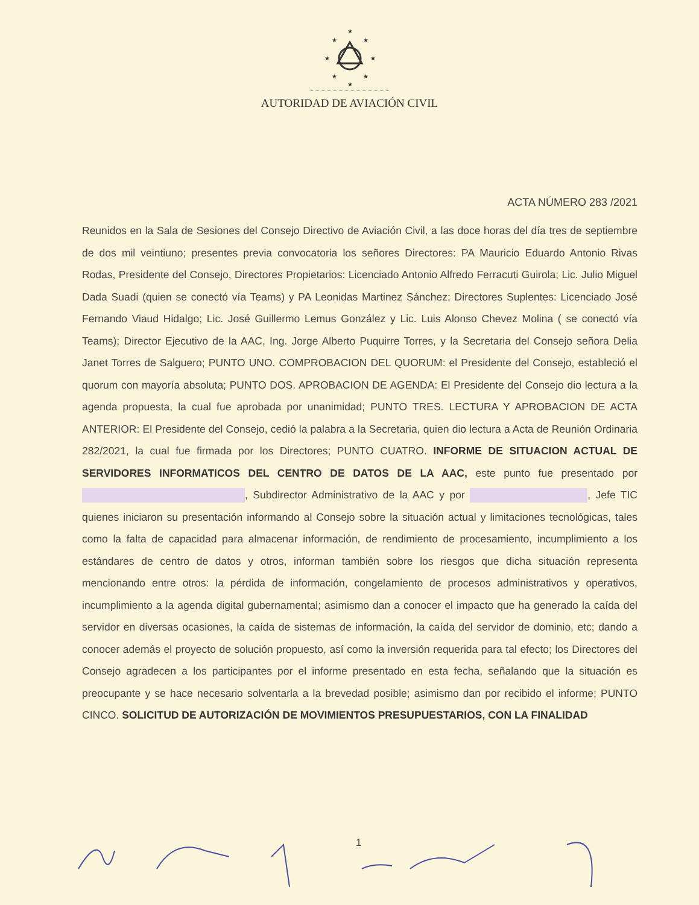★
★
★
★
★
★
★
★
AUTORIDAD DE AVIACIÓN CIVIL
ACTA NÚMERO 283 /2021
Reunidos en la Sala de Sesiones del Consejo Directivo de Aviación Civil, a las doce horas del día tres de septiembre de dos mil veintiuno; presentes previa convocatoria los señores Directores: PA Mauricio Eduardo Antonio Rivas Rodas, Presidente del Consejo, Directores Propietarios: Licenciado Antonio Alfredo Ferracuti Guirola; Lic. Julio Miguel Dada Suadi (quien se conectó vía Teams) y PA Leonidas Martinez Sánchez; Directores Suplentes: Licenciado José Fernando Viaud Hidalgo; Lic. José Guillermo Lemus González y Lic. Luis Alonso Chevez Molina ( se conectó vía Teams); Director Ejecutivo de la AAC, Ing. Jorge Alberto Puquirre Torres, y la Secretaria del Consejo señora Delia Janet Torres de Salguero; PUNTO UNO. COMPROBACION DEL QUORUM: el Presidente del Consejo, estableció el quorum con mayoría absoluta; PUNTO DOS. APROBACION DE AGENDA: El Presidente del Consejo dio lectura a la agenda propuesta, la cual fue aprobada por unanimidad; PUNTO TRES. LECTURA Y APROBACION DE ACTA ANTERIOR: El Presidente del Consejo, cedió la palabra a la Secretaria, quien dio lectura a Acta de Reunión Ordinaria 282/2021, la cual fue firmada por los Directores; PUNTO CUATRO. INFORME DE SITUACION ACTUAL DE SERVIDORES INFORMATICOS DEL CENTRO DE DATOS DE LA AAC, este punto fue presentado por , Subdirector Administrativo de la AAC y por , Jefe TIC quienes iniciaron su presentación informando al Consejo sobre la situación actual y limitaciones tecnológicas, tales como la falta de capacidad para almacenar información, de rendimiento de procesamiento, incumplimiento a los estándares de centro de datos y otros, informan también sobre los riesgos que dicha situación representa mencionando entre otros: la pérdida de información, congelamiento de procesos administrativos y operativos, incumplimiento a la agenda digital gubernamental; asimismo dan a conocer el impacto que ha generado la caída del servidor en diversas ocasiones, la caída de sistemas de información, la caída del servidor de dominio, etc; dando a conocer además el proyecto de solución propuesto, así como la inversión requerida para tal efecto; los Directores del Consejo agradecen a los participantes por el informe presentado en esta fecha, señalando que la situación es preocupante y se hace necesario solventarla a la brevedad posible; asimismo dan por recibido el informe; PUNTO CINCO. SOLICITUD DE AUTORIZACIÓN DE MOVIMIENTOS PRESUPUESTARIOS, CON LA FINALIDAD
1